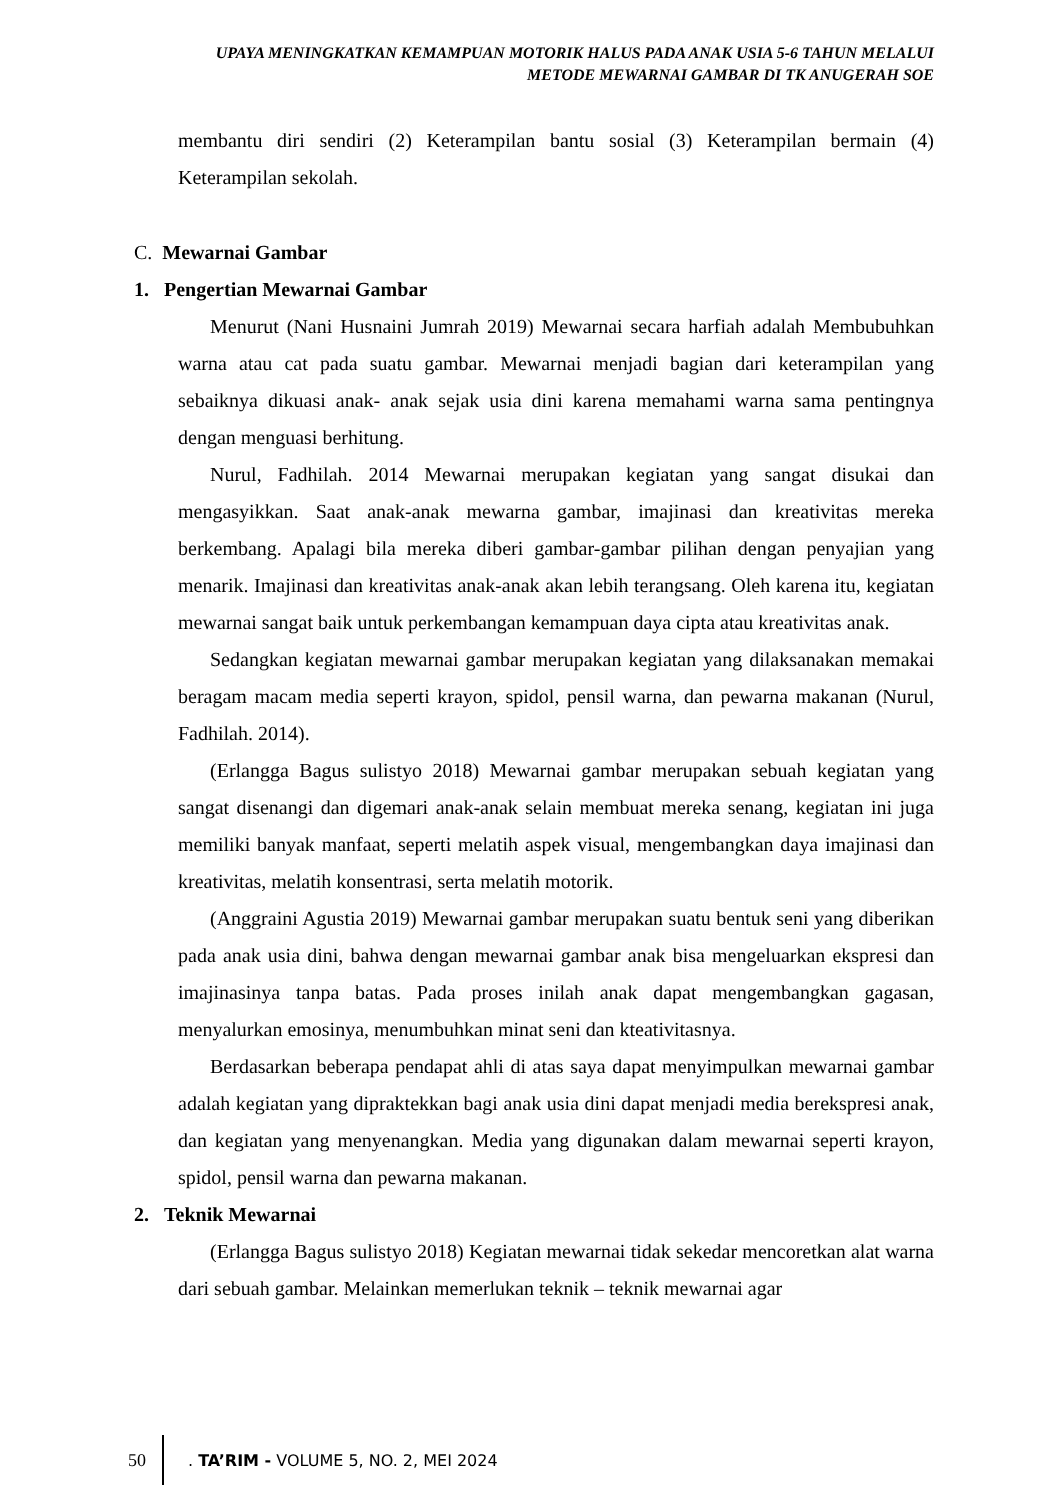UPAYA MENINGKATKAN KEMAMPUAN MOTORIK HALUS PADA ANAK USIA 5-6 TAHUN MELALUI
METODE MEWARNAI GAMBAR DI TK ANUGERAH SOE
membantu diri sendiri (2) Keterampilan bantu sosial (3) Keterampilan bermain (4) Keterampilan sekolah.
C. Mewarnai Gambar
1. Pengertian Mewarnai Gambar
Menurut (Nani Husnaini Jumrah 2019) Mewarnai secara harfiah adalah Membubuhkan warna atau cat pada suatu gambar. Mewarnai menjadi bagian dari keterampilan yang sebaiknya dikuasi anak- anak sejak usia dini karena memahami warna sama pentingnya dengan menguasi berhitung.
Nurul, Fadhilah. 2014 Mewarnai merupakan kegiatan yang sangat disukai dan mengasyikkan. Saat anak-anak mewarna gambar, imajinasi dan kreativitas mereka berkembang. Apalagi bila mereka diberi gambar-gambar pilihan dengan penyajian yang menarik. Imajinasi dan kreativitas anak-anak akan lebih terangsang. Oleh karena itu, kegiatan mewarnai sangat baik untuk perkembangan kemampuan daya cipta atau kreativitas anak.
Sedangkan kegiatan mewarnai gambar merupakan kegiatan yang dilaksanakan memakai beragam macam media seperti krayon, spidol, pensil warna, dan pewarna makanan (Nurul, Fadhilah. 2014).
(Erlangga Bagus sulistyo 2018) Mewarnai gambar merupakan sebuah kegiatan yang sangat disenangi dan digemari anak-anak selain membuat mereka senang, kegiatan ini juga memiliki banyak manfaat, seperti melatih aspek visual, mengembangkan daya imajinasi dan kreativitas, melatih konsentrasi, serta melatih motorik.
(Anggraini Agustia 2019) Mewarnai gambar merupakan suatu bentuk seni yang diberikan pada anak usia dini, bahwa dengan mewarnai gambar anak bisa mengeluarkan ekspresi dan imajinasinya tanpa batas. Pada proses inilah anak dapat mengembangkan gagasan, menyalurkan emosinya, menumbuhkan minat seni dan kteativitasnya.
Berdasarkan beberapa pendapat ahli di atas saya dapat menyimpulkan mewarnai gambar adalah kegiatan yang dipraktekkan bagi anak usia dini dapat menjadi media berekspresi anak, dan kegiatan yang menyenangkan. Media yang digunakan dalam mewarnai seperti krayon, spidol, pensil warna dan pewarna makanan.
2. Teknik Mewarnai
(Erlangga Bagus sulistyo 2018) Kegiatan mewarnai tidak sekedar mencoretkan alat warna dari sebuah gambar. Melainkan memerlukan teknik – teknik mewarnai agar
50
. TA’RIM - VOLUME 5, NO. 2, MEI 2024